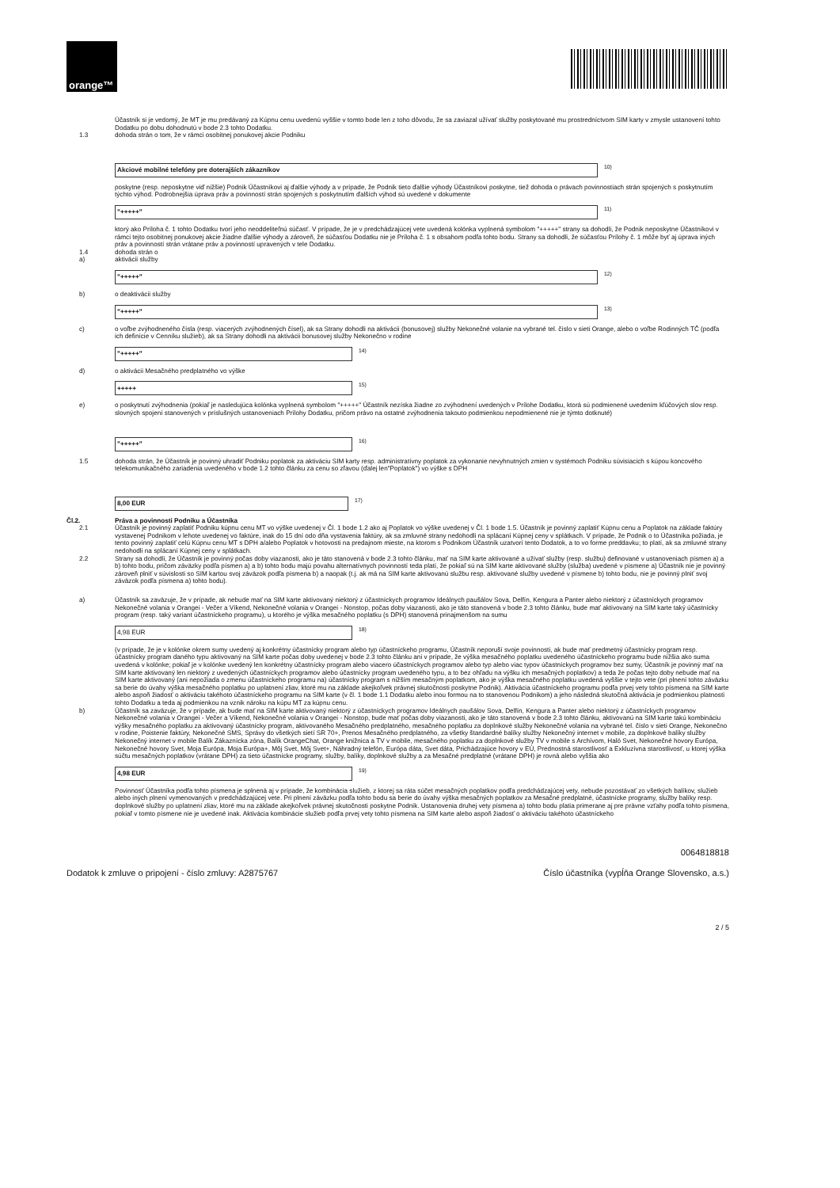orange™
Účastník si je vedomý, že MT je mu predávaný za Kúpnu cenu uvedenú vyššie v tomto bode len z toho dôvodu, že sa zaviazal užívať služby poskytované mu prostredníctvom SIM karty v zmysle ustanovení tohto Dodatku po dobu dohodnutú v bode 2.3 tohto Dodatku.
1.3 dohoda strán o tom, že v rámci osobitnej ponukovej akcie Podniku
Akciové mobilné telefóny pre doterajších zákazníkov
<sup>10)</sup>
poskytne (resp. neposkytne viď nižšie) Podnik Účastníkovi aj ďalšie výhody a v prípade, že Podnik tieto ďalšie výhody Účastníkovi poskytne, tiež dohoda o právach povinnostiach strán spojených s poskytnutím týchto výhod. Podrobnejšia úprava práv a povinností strán spojených s poskytnutím ďalších výhod sú uvedené v dokumente
"+++++"
<sup>11)</sup>
ktorý ako Príloha č. 1 tohto Dodatku tvorí jeho neoddeliteľnú súčasť. V prípade, že je v predchádzajúcej vete uvedená kolónka vyplnená symbolom "+++++" strany sa dohodli, že Podnik neposkytne Účastníkovi v rámci tejto osobitnej ponukovej akcie žiadne ďalšie výhody a zároveň, že súčasťou Dodatku nie je Príloha č. 1 s obsahom podľa tohto bodu. Strany sa dohodli, že súčasťou Prílohy č. 1 môže byť aj úprava iných práv a povinností strán vrátane práv a povinností upravených v tele Dodatku.
1.4 dohoda strán o
a) aktivácii služby
"+++++"
<sup>12)</sup>
b) o deaktivácii služby
"+++++"
<sup>13)</sup>
c) o voľbe zvýhodneného čísla (resp. viacerých zvýhodnených čísel), ak sa Strany dohodli na aktivácii (bonusovej) služby Nekonečné volanie na vybrané tel. číslo v sieti Orange, alebo o voľbe Rodinných TČ (podľa ich definície v Cenníku služieb), ak sa Strany dohodli na aktivácii bonusovej služby Nekonečno v rodine
"+++++"
<sup>14)</sup>
d) o aktivácii Mesačného predplatného vo výške
+++++
<sup>15)</sup>
e) o poskytnutí zvýhodnenia (pokiaľ je nasledujúca kolónka vyplnená symbolom "+++++" Účastník nezíska žiadne zo zvýhodnení uvedených v Prílohe Dodatku, ktorá sú podmienené uvedením kľúčových slov resp. slovných spojení stanovených v príslušných ustanoveniach Prílohy Dodatku, pričom právo na ostatné zvýhodnenia takouto podmienkou nepodmienené nie je týmto dotknuté)
"+++++"
<sup>16)</sup>
1.5 dohoda strán, že Účastník je povinný uhradiť Podniku poplatok za aktiváciu SIM karty resp. administratívny poplatok za vykonanie nevyhnutných zmien v systémoch Podniku súvisiacich s kúpou koncového telekomunikačného zariadenia uvedeného v bode 1.2 tohto článku za cenu so zľavou (ďalej len"Poplatok") vo výške s DPH
8,00 EUR
<sup>17)</sup>
Čl.2. Práva a povinnosti Podniku a Účastníka
2.1 Účastník je povinný zaplatiť Podniku kúpnu cenu MT vo výške uvedenej v Čl. 1 bode 1.2 ako aj Poplatok vo výške uvedenej v Čl. 1 bode 1.5. Účastník je povinný zaplatiť Kúpnu cenu a Poplatok na základe faktúry vystavenej Podnikom v lehote uvedenej vo faktúre, inak do 15 dní odo dňa vystavenia faktúry, ak sa zmluvné strany nedohodli na splácaní Kúpnej ceny v splátkach. V prípade, že Podnik o to Účastníka požiada, je tento povinný zaplatiť celú Kúpnu cenu MT s DPH a/alebo Poplatok v hotovosti na predajnom mieste, na ktorom s Podnikom Účastník uzatvorí tento Dodatok, a to vo forme preddavku; to platí, ak sa zmluvné strany nedohodli na splácaní Kúpnej ceny v splátkach.
2.2 Strany sa dohodli, že Účastník je povinný počas doby viazanosti, ako je táto stanovená v bode 2.3 tohto článku, mať na SIM karte aktivované a užívať služby (resp. službu) definované v ustanoveniach písmen a) a b) tohto bodu, pričom záväzky podľa písmen a) a b) tohto bodu majú povahu alternatívnych povinností teda platí, že pokiaľ sú na SIM karte aktivované služby (služba) uvedené v písmene a) Účastník nie je povinný zároveň plniť v súvislosti so SIM kartou svoj záväzok podľa písmena b) a naopak (t.j. ak má na SIM karte aktivovanú službu resp. aktivované služby uvedené v písmene b) tohto bodu, nie je povinný plniť svoj záväzok podľa písmena a) tohto bodu).
a) Účastník sa zaväzuje, že v prípade, ak nebude mať na SIM karte aktivovaný niektorý z účastníckych programov Ideálnych paušálov Sova, Delfín, Kengura a Panter alebo niektorý z účastníckych programov Nekonečné volania v Orangei - Večer a Víkend, Nekonečné volania v Orangei - Nonstop, počas doby viazanosti, ako je táto stanovená v bode 2.3 tohto článku, bude mať aktivovaný na SIM karte taký účastnícky program (resp. taký variant účastníckeho programu), u ktorého je výška mesačného poplatku (s DPH) stanovená prinajmenšom na sumu
4,98 EUR
<sup>18)</sup>
(v prípade, že je v kolónke okrem sumy uvedený aj konkrétny účastnícky program alebo typ účastníckeho programu, Účastník neporuší svoje povinnosti, ak bude mať predmetný účastnícky program resp. účastnícky program daného typu aktivovaný na SIM karte počas doby uvedenej v bode 2.3 tohto článku ani v prípade, že výška mesačného poplatku uvedeného účastníckeho programu bude nižšia ako suma uvedená v kolónke; pokiaľ je v kolónke uvedený len konkrétny účastnícky program alebo viacero účastníckych programov alebo typ alebo viac typov účastníckych programov bez sumy, Účastník je povinný mať na SIM karte aktivovaný len niektorý z uvedených účastníckych programov alebo účastnícky program uvedeného typu, a to bez ohľadu na výšku ich mesačných poplatkov) a teda že počas tejto doby nebude mať na SIM karte aktivovaný (ani nepožiada o zmenu účastníckeho programu na) účastnícky program s nižším mesačným poplatkom, ako je výška mesačného poplatku uvedená vyššie v tejto vete (pri plnení tohto záväzku sa berie do úvahy výška mesačného poplatku po uplatnení zliav, ktoré mu na základe akejkoľvek právnej skutočnosti poskytne Podnik). Aktivácia účastníckeho programu podľa prvej vety tohto písmena na SIM karte alebo aspoň žiadosť o aktiváciu takéhoto účastníckeho programu na SIM karte (v čl. 1 bode 1.1 Dodatku alebo inou formou na to stanovenou Podnikom) a jeho následná skutočná aktivácia je podmienkou platnosti tohto Dodatku a teda aj podmienkou na vznik nároku na kúpu MT za kúpnu cenu.
b) Účastník sa zaväzuje, že v prípade, ak bude mať na SIM karte aktivovaný niektorý z účastníckych programov Ideálnych paušálov Sova, Delfín, Kengura a Panter alebo niektorý z účastníckych programov Nekonečné volania v Orangei - Večer a Víkend, Nekonečné volania v Orangei - Nonstop, bude mať počas doby viazanosti, ako je táto stanovená v bode 2.3 tohto článku, aktivovanú na SIM karte takú kombináciu výšky mesačného poplatku za aktivovaný účastnícky program, aktivovaného Mesačného predplatného, mesačného poplatku za doplnkové služby Nekonečné volania na vybrané tel. číslo v sieti Orange, Nekonečno v rodine, Poistenie faktúry, Nekonečné SMS, Správy do všetkých sietí SR 70+, Prenos Mesačného predplatného, za všetky štandardné balíky služby Nekonečný internet v mobile, za doplnkové balíky služby Nekonečný internet v mobile Balík Zákaznícka zóna, Balík OrangeChat, Orange knižnica a TV v mobile, mesačného poplatku za doplnkové služby TV v mobile s Archívom, Haló Svet, Nekonečné hovory Európa, Nekonečné hovory Svet, Moja Európa, Moja Európa+, Môj Svet, Môj Svet+, Náhradný telefón, Európa dáta, Svet dáta, Prichádzajúce hovory v EÚ, Prednostná starostlivosť a Exkluzívna starostlivosť, u ktorej výška súčtu mesačných poplatkov (vrátane DPH) za tieto účastnícke programy, služby, balíky, doplnkové služby a za Mesačné predplatné (vrátane DPH) je rovná alebo vyššia ako
4,98 EUR
<sup>19)</sup>
Povinnosť Účastníka podľa tohto písmena je splnená aj v prípade, že kombinácia služieb, z ktorej sa ráta súčet mesačných poplatkov podľa predchádzajúcej vety, nebude pozostávať zo všetkých balíkov, služieb alebo iných plnení vymenovaných v predchádzajúcej vete. Pri plnení záväzku podľa tohto bodu sa berie do úvahy výška mesačných poplatkov za Mesačné predplatné, účastnícke programy, služby balíky resp. doplnkové služby po uplatnení zliav, ktoré mu na základe akejkoľvek právnej skutočnosti poskytne Podnik. Ustanovenia druhej vety písmena a) tohto bodu platia primerane aj pre právne vzťahy podľa tohto písmena, pokiaľ v tomto písmene nie je uvedené inak. Aktivácia kombinácie služieb podľa prvej vety tohto písmena na SIM karte alebo aspoň žiadosť o aktiváciu takéhoto účastníckeho
0064818818
Dodatok k zmluve o pripojení - číslo zmluvy: A2875767 Číslo účastníka (vypĺňa Orange Slovensko, a.s.)
2 / 5